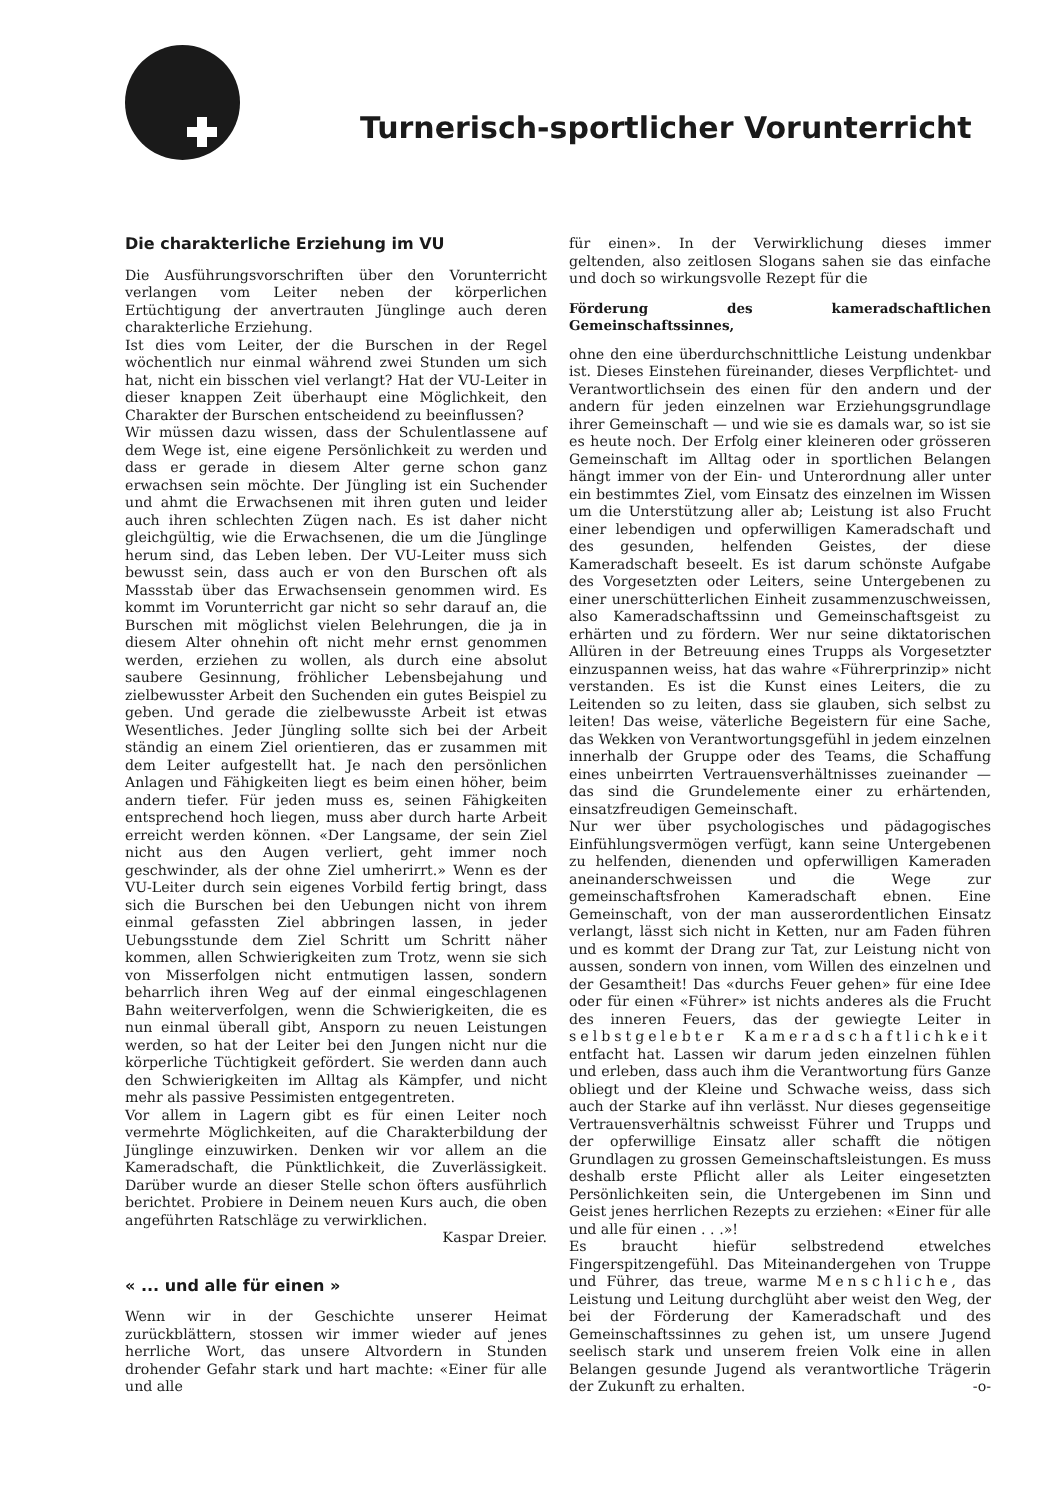Turnerisch-sportlicher Vorunterricht
Die charakterliche Erziehung im VU
Die Ausführungsvorschriften über den Vorunterricht verlangen vom Leiter neben der körperlichen Ertüchtigung der anvertrauten Jünglinge auch deren charakterliche Erziehung.
Ist dies vom Leiter, der die Burschen in der Regel wöchentlich nur einmal während zwei Stunden um sich hat, nicht ein bisschen viel verlangt? Hat der VU-Leiter in dieser knappen Zeit überhaupt eine Möglichkeit, den Charakter der Burschen entscheidend zu beeinflussen?
Wir müssen dazu wissen, dass der Schulentlassene auf dem Wege ist, eine eigene Persönlichkeit zu werden und dass er gerade in diesem Alter gerne schon ganz erwachsen sein möchte. Der Jüngling ist ein Suchender und ahmt die Erwachsenen mit ihren guten und leider auch ihren schlechten Zügen nach. Es ist daher nicht gleichgültig, wie die Erwachsenen, die um die Jünglinge herum sind, das Leben leben. Der VU-Leiter muss sich bewusst sein, dass auch er von den Burschen oft als Massstab über das Erwachsensein genommen wird. Es kommt im Vorunterricht gar nicht so sehr darauf an, die Burschen mit möglichst vielen Belehrungen, die ja in diesem Alter ohnehin oft nicht mehr ernst genommen werden, erziehen zu wollen, als durch eine absolut saubere Gesinnung, fröhlicher Lebensbejahung und zielbewusster Arbeit den Suchenden ein gutes Beispiel zu geben. Und gerade die zielbewusste Arbeit ist etwas Wesentliches. Jeder Jüngling sollte sich bei der Arbeit ständig an einem Ziel orientieren, das er zusammen mit dem Leiter aufgestellt hat. Je nach den persönlichen Anlagen und Fähigkeiten liegt es beim einen höher, beim andern tiefer. Für jeden muss es, seinen Fähigkeiten entsprechend hoch liegen, muss aber durch harte Arbeit erreicht werden können. «Der Langsame, der sein Ziel nicht aus den Augen verliert, geht immer noch geschwinder, als der ohne Ziel umherirrt.» Wenn es der VU-Leiter durch sein eigenes Vorbild fertig bringt, dass sich die Burschen bei den Uebungen nicht von ihrem einmal gefassten Ziel abbringen lassen, in jeder Uebungsstunde dem Ziel Schritt um Schritt näher kommen, allen Schwierigkeiten zum Trotz, wenn sie sich von Misserfolgen nicht entmutigen lassen, sondern beharrlich ihren Weg auf der einmal eingeschlagenen Bahn weiterverfolgen, wenn die Schwierigkeiten, die es nun einmal überall gibt, Ansporn zu neuen Leistungen werden, so hat der Leiter bei den Jungen nicht nur die körperliche Tüchtigkeit gefördert. Sie werden dann auch den Schwierigkeiten im Alltag als Kämpfer, und nicht mehr als passive Pessimisten entgegentreten.
Vor allem in Lagern gibt es für einen Leiter noch vermehrte Möglichkeiten, auf die Charakterbildung der Jünglinge einzuwirken. Denken wir vor allem an die Kameradschaft, die Pünktlichkeit, die Zuverlässigkeit. Darüber wurde an dieser Stelle schon öfters ausführlich berichtet. Probiere in Deinem neuen Kurs auch, die oben angeführten Ratschläge zu verwirklichen.
Kaspar Dreier.
« ... und alle für einen »
Wenn wir in der Geschichte unserer Heimat zurückblättern, stossen wir immer wieder auf jenes herrliche Wort, das unsere Altvordern in Stunden drohender Gefahr stark und hart machte: «Einer für alle und alle
für einen». In der Verwirklichung dieses immer geltenden, also zeitlosen Slogans sahen sie das einfache und doch so wirkungsvolle Rezept für die
Förderung des kameradschaftlichen Gemeinschaftssinnes,
ohne den eine überdurchschnittliche Leistung undenkbar ist. Dieses Einstehen füreinander, dieses Verpflichtet- und Verantwortlichsein des einen für den andern und der andern für jeden einzelnen war Erziehungsgrundlage ihrer Gemeinschaft — und wie sie es damals war, so ist sie es heute noch. Der Erfolg einer kleineren oder grösseren Gemeinschaft im Alltag oder in sportlichen Belangen hängt immer von der Ein- und Unterordnung aller unter ein bestimmtes Ziel, vom Einsatz des einzelnen im Wissen um die Unterstützung aller ab; Leistung ist also Frucht einer lebendigen und opferwilligen Kameradschaft und des gesunden, helfenden Geistes, der diese Kameradschaft beseelt. Es ist darum schönste Aufgabe des Vorgesetzten oder Leiters, seine Untergebenen zu einer unerschütterlichen Einheit zusammenzuschweissen, also Kameradschaftssinn und Gemeinschaftsgeist zu erhärten und zu fördern. Wer nur seine diktatorischen Allüren in der Betreuung eines Trupps als Vorgesetzter einzuspannen weiss, hat das wahre «Führerprinzip» nicht verstanden. Es ist die Kunst eines Leiters, die zu Leitenden so zu leiten, dass sie glauben, sich selbst zu leiten! Das weise, väterliche Begeistern für eine Sache, das Wekken von Verantwortungsgefühl in jedem einzelnen innerhalb der Gruppe oder des Teams, die Schaffung eines unbeirrten Vertrauensverhältnisses zueinander — das sind die Grundelemente einer zu erhärtenden, einsatzfreudigen Gemeinschaft.
Nur wer über psychologisches und pädagogisches Einfühlungsvermögen verfügt, kann seine Untergebenen zu helfenden, dienenden und opferwilligen Kameraden aneinanderschweissen und die Wege zur gemeinschaftsfrohen Kameradschaft ebnen. Eine Gemeinschaft, von der man ausserordentlichen Einsatz verlangt, lässt sich nicht in Ketten, nur am Faden führen und es kommt der Drang zur Tat, zur Leistung nicht von aussen, sondern von innen, vom Willen des einzelnen und der Gesamtheit! Das «durchs Feuer gehen» für eine Idee oder für einen «Führer» ist nichts anderes als die Frucht des inneren Feuers, das der gewiegte Leiter in selbstgelebter Kameradschaftlichkeit entfacht hat. Lassen wir darum jeden einzelnen fühlen und erleben, dass auch ihm die Verantwortung fürs Ganze obliegt und der Kleine und Schwache weiss, dass sich auch der Starke auf ihn verlässt. Nur dieses gegenseitige Vertrauensverhältnis schweisst Führer und Trupps und der opferwillige Einsatz aller schafft die nötigen Grundlagen zu grossen Gemeinschaftsleistungen. Es muss deshalb erste Pflicht aller als Leiter eingesetzten Persönlichkeiten sein, die Untergebenen im Sinn und Geist jenes herrlichen Rezepts zu erziehen: «Einer für alle und alle für einen . . .»!
Es braucht hiefür selbstredend etwelches Fingerspitzengefühl. Das Miteinandergehen von Truppe und Führer, das treue, warme Menschliche, das Leistung und Leitung durchglüht aber weist den Weg, der bei der Förderung der Kameradschaft und des Gemeinschaftssinnes zu gehen ist, um unsere Jugend seelisch stark und unserem freien Volk eine in allen Belangen gesunde Jugend als verantwortliche Trägerin der Zukunft zu erhalten. -o-